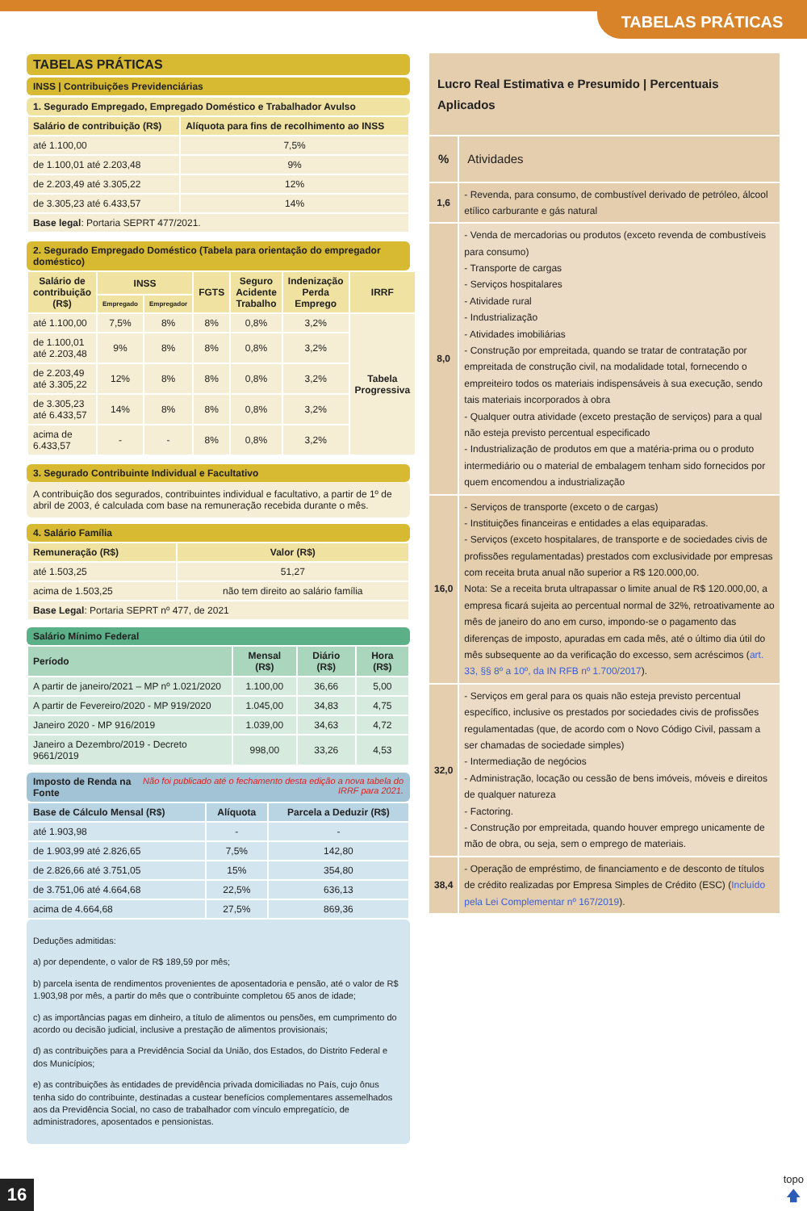TABELAS PRÁTICAS
TABELAS PRÁTICAS
INSS | Contribuições Previdenciárias
1. Segurado Empregado, Empregado Doméstico e Trabalhador Avulso
| Salário de contribuição (R$) | Alíquota para fins de recolhimento ao INSS |
| --- | --- |
| até 1.100,00 | 7,5% |
| de 1.100,01 até 2.203,48 | 9% |
| de 2.203,49 até 3.305,22 | 12% |
| de 3.305,23 até 6.433,57 | 14% |
| Base legal : Portaria SEPRT 477/2021. | |
2. Segurado Empregado Doméstico (Tabela para orientação do empregador doméstico)
| Salário de contribuição (R$) | INSS | | FGTS | Seguro Acidente Trabalho | Indenização Perda Emprego | IRRF |
| --- | --- | --- | --- | --- | --- | --- |
| | Empregado | Empregador | | | | |
| até 1.100,00 | 7,5% | 8% | 8% | 0,8% | 3,2% | Tabela Progressiva |
| de 1.100,01 até 2.203,48 | 9% | 8% | 8% | 0,8% | 3,2% | |
| de 2.203,49 até 3.305,22 | 12% | 8% | 8% | 0,8% | 3,2% | |
| de 3.305,23 até 6.433,57 | 14% | 8% | 8% | 0,8% | 3,2% | |
| acima de 6.433,57 | - | - | 8% | 0,8% | 3,2% | |
3. Segurado Contribuinte Individual e Facultativo
A contribuição dos segurados, contribuintes individual e facultativo, a partir de 1º de abril de 2003, é calculada com base na remuneração recebida durante o mês.
4. Salário Família
| Remuneração (R$) | Valor (R$) |
| --- | --- |
| até 1.503,25 | 51,27 |
| acima de 1.503,25 | não tem direito ao salário família |
| Base Legal : Portaria SEPRT nº 477, de 2021 | |
Salário Mínimo Federal
| Período | Mensal (R$) | Diário (R$) | Hora (R$) |
| --- | --- | --- | --- |
| A partir de janeiro/2021 – MP nº 1.021/2020 | 1.100,00 | 36,66 | 5,00 |
| A partir de Fevereiro/2020 - MP 919/2020 | 1.045,00 | 34,83 | 4,75 |
| Janeiro 2020 - MP 916/2019 | 1.039,00 | 34,63 | 4,72 |
| Janeiro a Dezembro/2019 - Decreto 9661/2019 | 998,00 | 33,26 | 4,53 |
Imposto de Renda na Fonte Não foi publicado até o fechamento desta edição a nova tabela do IRRF para 2021.
| Base de Cálculo Mensal (R$) | Alíquota | Parcela a Deduzir (R$) |
| --- | --- | --- |
| até 1.903,98 | - | - |
| de 1.903,99 até 2.826,65 | 7,5% | 142,80 |
| de 2.826,66 até 3.751,05 | 15% | 354,80 |
| de 3.751,06 até 4.664,68 | 22,5% | 636,13 |
| acima de 4.664,68 | 27,5% | 869,36 |
Deduções admitidas:
a) por dependente, o valor de R$ 189,59 por mês;
b) parcela isenta de rendimentos provenientes de aposentadoria e pensão, até o valor de R$ 1.903,98 por mês, a partir do mês que o contribuinte completou 65 anos de idade;
c) as importâncias pagas em dinheiro, a título de alimentos ou pensões, em cumprimento do acordo ou decisão judicial, inclusive a prestação de alimentos provisionais;
d) as contribuições para a Previdência Social da União, dos Estados, do Distrito Federal e dos Municípios;
e) as contribuições às entidades de previdência privada domiciliadas no País, cujo ônus tenha sido do contribuinte, destinadas a custear benefícios complementares assemelhados aos da Previdência Social, no caso de trabalhador com vínculo empregatício, de administradores, aposentados e pensionistas.
| Lucro Real Estimativa e Presumido / Percentuais Aplicados | |
| % | Atividades |
| 1,6 | - Revenda, para consumo, de combustível derivado de petróleo, álcool etílico carburante e gás natural |
| 8,0 | - Venda de mercadorias ou produtos (exceto revenda de combustíveis para consumo) - Transporte de cargas - Serviços hospitalares - Atividade rural - Industrialização - Atividades imobiliárias - Construção por empreitada, quando se tratar de contratação por empreitada de construção civil, na modalidade total, fornecendo o empreiteiro todos os materiais indispensáveis à sua execução, sendo tais materiais incorporados à obra - Qualquer outra atividade (exceto prestação de serviços) para a qual não esteja previsto percentual especificado - Industrialização de produtos em que a matéria-prima ou o produto intermediário ou o material de embalagem tenham sido fornecidos por quem encomendou a industrialização |
| 16,0 | - Serviços de transporte (exceto o de cargas) - Instituições financeiras e entidades a elas equiparadas. - Serviços (exceto hospitalares, de transporte e de sociedades civis de profissões regulamentadas) prestados com exclusividade por empresas com receita bruta anual não superior a R$ 120.000,00. Nota: Se a receita bruta ultrapassar o limite anual de R$ 120.000,00, a empresa ficará sujeita ao percentual normal de 32%, retroativamente ao mês de janeiro do ano em curso, impondo-se o pagamento das diferenças de imposto, apuradas em cada mês, até o último dia útil do mês subsequente ao da verificação do excesso, sem acréscimos ( art. 33, §§ 8º a 10º, da IN RFB nº 1.700/2017 ). |
| 32,0 | - Serviços em geral para os quais não esteja previsto percentual específico, inclusive os prestados por sociedades civis de profissões regulamentadas (que, de acordo com o Novo Código Civil, passam a ser chamadas de sociedade simples) - Intermediação de negócios - Administração, locação ou cessão de bens imóveis, móveis e direitos de qualquer natureza - Factoring. - Construção por empreitada, quando houver emprego unicamente de mão de obra, ou seja, sem o emprego de materiais. |
| 38,4 | - Operação de empréstimo, de financiamento e de desconto de títulos de crédito realizadas por Empresa Simples de Crédito (ESC) ( Incluído pela Lei Complementar nº 167/2019 ). |
16
topo
🡅